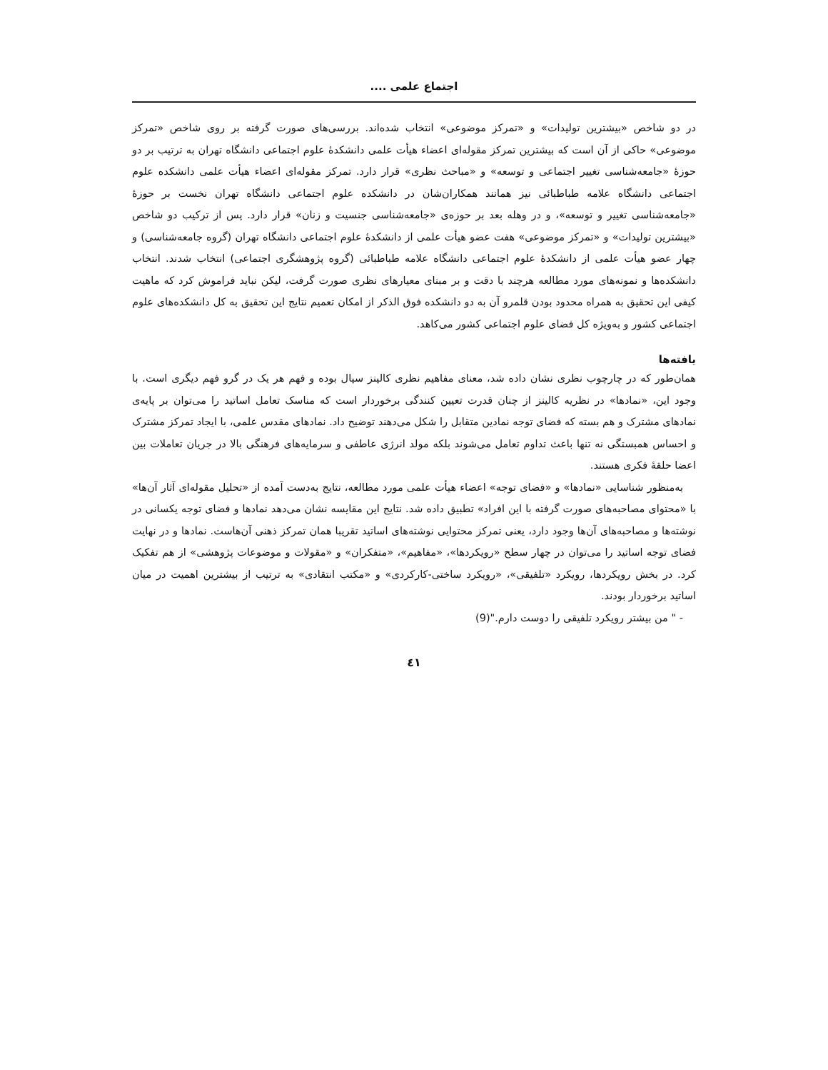اجتماع علمی ....
در دو شاخص «بیشترین تولیدات» و «تمرکز موضوعی» انتخاب شده‌اند. بررسی‌های صورت گرفته بر روی شاخص «تمرکز موضوعی» حاکی از آن است که بیشترین تمرکز مقوله‌ای اعضاء هیأت علمی دانشکدهٔ علوم اجتماعی دانشگاه تهران به ترتیب بر دو حوزهٔ «جامعه‌شناسی تغییر اجتماعی و توسعه» و «مباحث نظری» قرار دارد. تمرکز مقوله‌ای اعضاء هیأت علمی دانشکده علوم اجتماعی دانشگاه علامه طباطبائی نیز همانند همکاران‌شان در دانشکده علوم اجتماعی دانشگاه تهران نخست بر حوزهٔ «جامعه‌شناسی تغییر و توسعه»، و در وهله بعد بر حوزه‌ی «جامعه‌شناسی جنسیت و زنان» قرار دارد. پس از ترکیب دو شاخص «بیشترین تولیدات» و «تمرکز موضوعی» هفت عضو هیأت علمی از دانشکدهٔ علوم اجتماعی دانشگاه تهران (گروه جامعه‌شناسی) و چهار عضو هیأت علمی از دانشکدهٔ علوم اجتماعی دانشگاه علامه طباطبائی (گروه پژوهشگری اجتماعی) انتخاب شدند. انتخاب دانشکده‌ها و نمونه‌های مورد مطالعه هرچند با دقت و بر مبنای معیارهای نظری صورت گرفت، لیکن نباید فراموش کرد که ماهیت کیفی این تحقیق به همراه محدود بودن قلمرو آن به دو دانشکده فوق الذکر از امکان تعمیم نتایج این تحقیق به کل دانشکده‌های علوم اجتماعی کشور و به‌ویژه کل فضای علوم اجتماعی کشور می‌کاهد.
یافته‌ها
همان‌طور که در چارچوب نظری نشان داده شد، معنای مفاهیم نظری کالینز سیال بوده و فهم هر یک در گرو فهم دیگری است. با وجود این، «نمادها» در نظریه کالینز از چنان قدرت تعیین کنندگی برخوردار است که مناسک تعامل اساتید را می‌توان بر پایه‌ی نمادهای مشترک و هم بسته که فضای توجه نمادین متقابل را شکل می‌دهند توضیح داد. نمادهای مقدس علمی، با ایجاد تمرکز مشترک و احساس همبستگی نه تنها باعث تداوم تعامل می‌شوند بلکه مولد انرژی عاطفی و سرمایه‌های فرهنگی بالا در جریان تعاملات بین اعضا حلقهٔ فکری هستند.
به‌منظور شناسایی «نمادها» و «فضای توجه» اعضاء هیأت علمی مورد مطالعه، نتایج به‌دست آمده از «تحلیل مقوله‌ای آثار آن‌ها» با «محتوای مصاحبه‌های صورت گرفته با این افراد» تطبیق داده شد. نتایج این مقایسه نشان می‌دهد نمادها و فضای توجه یکسانی در نوشته‌ها و مصاحبه‌های آن‌ها وجود دارد، یعنی تمرکز محتوایی نوشته‌های اساتید تقریبا همان تمرکز ذهنی آن‌هاست. نمادها و در نهایت فضای توجه اساتید را می‌توان در چهار سطح «رویکردها»، «مفاهیم»، «متفکران» و «مقولات و موضوعات پژوهشی» از هم تفکیک کرد. در بخش رویکردها، رویکرد «تلفیقی»، «رویکرد ساختی-کارکردی» و «مکتب انتقادی» به ترتیب از بیشترین اهمیت در میان اساتید برخوردار بودند.
- " من بیشتر رویکرد تلفیقی را دوست دارم."(9)
٤١